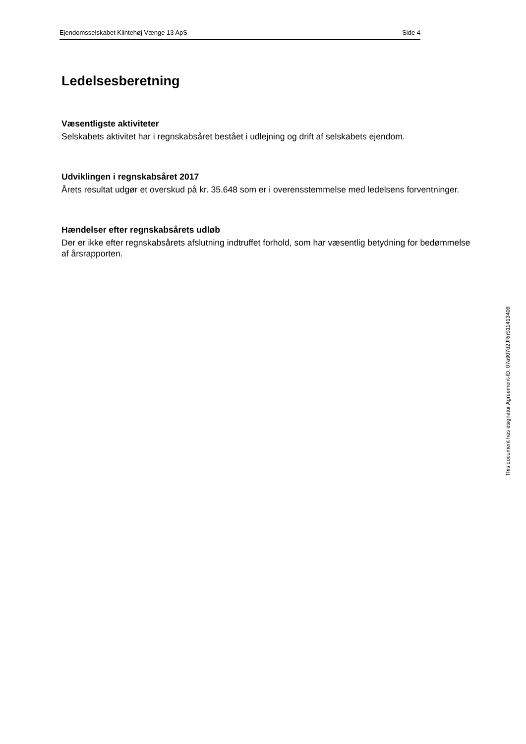Ejendomsselskabet Klintehøj Vænge 13 ApS Side 4
Ledelsesberetning
Væsentligste aktiviteter
Selskabets aktivitet har i regnskabsåret bestået i udlejning og drift af selskabets ejendom.
Udviklingen i regnskabsåret 2017
Årets resultat udgør et overskud på kr. 35.648 som er i overensstemmelse med ledelsens forventninger.
Hændelser efter regnskabsårets udløb
Der er ikke efter regnskabsårets afslutning indtruffet forhold, som har væsentlig betydning for bedømmelse af årsrapporten.
This document has esignatur Agreement-ID: 07a907d2JRnS11413409